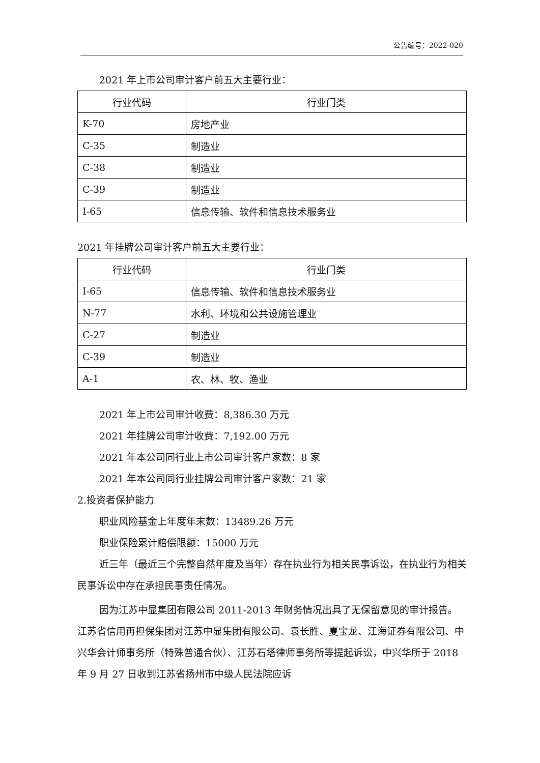公告编号：2022-020
2021 年上市公司审计客户前五大主要行业：
| 行业代码 | 行业门类 |
| --- | --- |
| K-70 | 房地产业 |
| C-35 | 制造业 |
| C-38 | 制造业 |
| C-39 | 制造业 |
| I-65 | 信息传输、软件和信息技术服务业 |
2021 年挂牌公司审计客户前五大主要行业：
| 行业代码 | 行业门类 |
| --- | --- |
| I-65 | 信息传输、软件和信息技术服务业 |
| N-77 | 水利、环境和公共设施管理业 |
| C-27 | 制造业 |
| C-39 | 制造业 |
| A-1 | 农、林、牧、渔业 |
2021 年上市公司审计收费：8,386.30 万元
2021 年挂牌公司审计收费：7,192.00 万元
2021 年本公司同行业上市公司审计客户家数：8 家
2021 年本公司同行业挂牌公司审计客户家数：21 家
2.投资者保护能力
职业风险基金上年度年末数：13489.26 万元
职业保险累计赔偿限额：15000 万元
近三年（最近三个完整自然年度及当年）存在执业行为相关民事诉讼，在执业行为相关民事诉讼中存在承担民事责任情况。
因为江苏中显集团有限公司 2011-2013 年财务情况出具了无保留意见的审计报告。江苏省信用再担保集团对江苏中显集团有限公司、袁长胜、夏宝龙、江海证券有限公司、中兴华会计师事务所（特殊普通合伙）、江苏石塔律师事务所等提起诉讼，中兴华所于 2018 年 9 月 27 日收到江苏省扬州市中级人民法院应诉